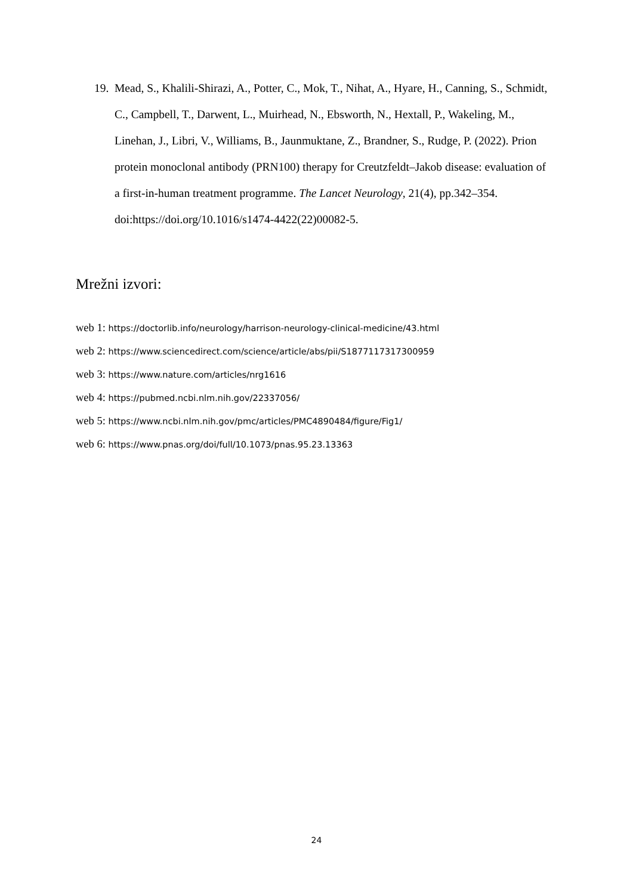19.
Mead, S., Khalili-Shirazi, A., Potter, C., Mok, T., Nihat, A., Hyare, H., Canning, S., Schmidt, C., Campbell, T., Darwent, L., Muirhead, N., Ebsworth, N., Hextall, P., Wakeling, M., Linehan, J., Libri, V., Williams, B., Jaunmuktane, Z., Brandner, S., Rudge, P. (2022). Prion protein monoclonal antibody (PRN100) therapy for Creutzfeldt–Jakob disease: evaluation of a first-in-human treatment programme. The Lancet Neurology, 21(4), pp.342–354. doi:https://doi.org/10.1016/s1474-4422(22)00082-5.
Mrežni izvori:
web 1: https://doctorlib.info/neurology/harrison-neurology-clinical-medicine/43.html
web 2: https://www.sciencedirect.com/science/article/abs/pii/S1877117317300959
web 3: https://www.nature.com/articles/nrg1616
web 4: https://pubmed.ncbi.nlm.nih.gov/22337056/
web 5: https://www.ncbi.nlm.nih.gov/pmc/articles/PMC4890484/figure/Fig1/
web 6: https://www.pnas.org/doi/full/10.1073/pnas.95.23.13363
24